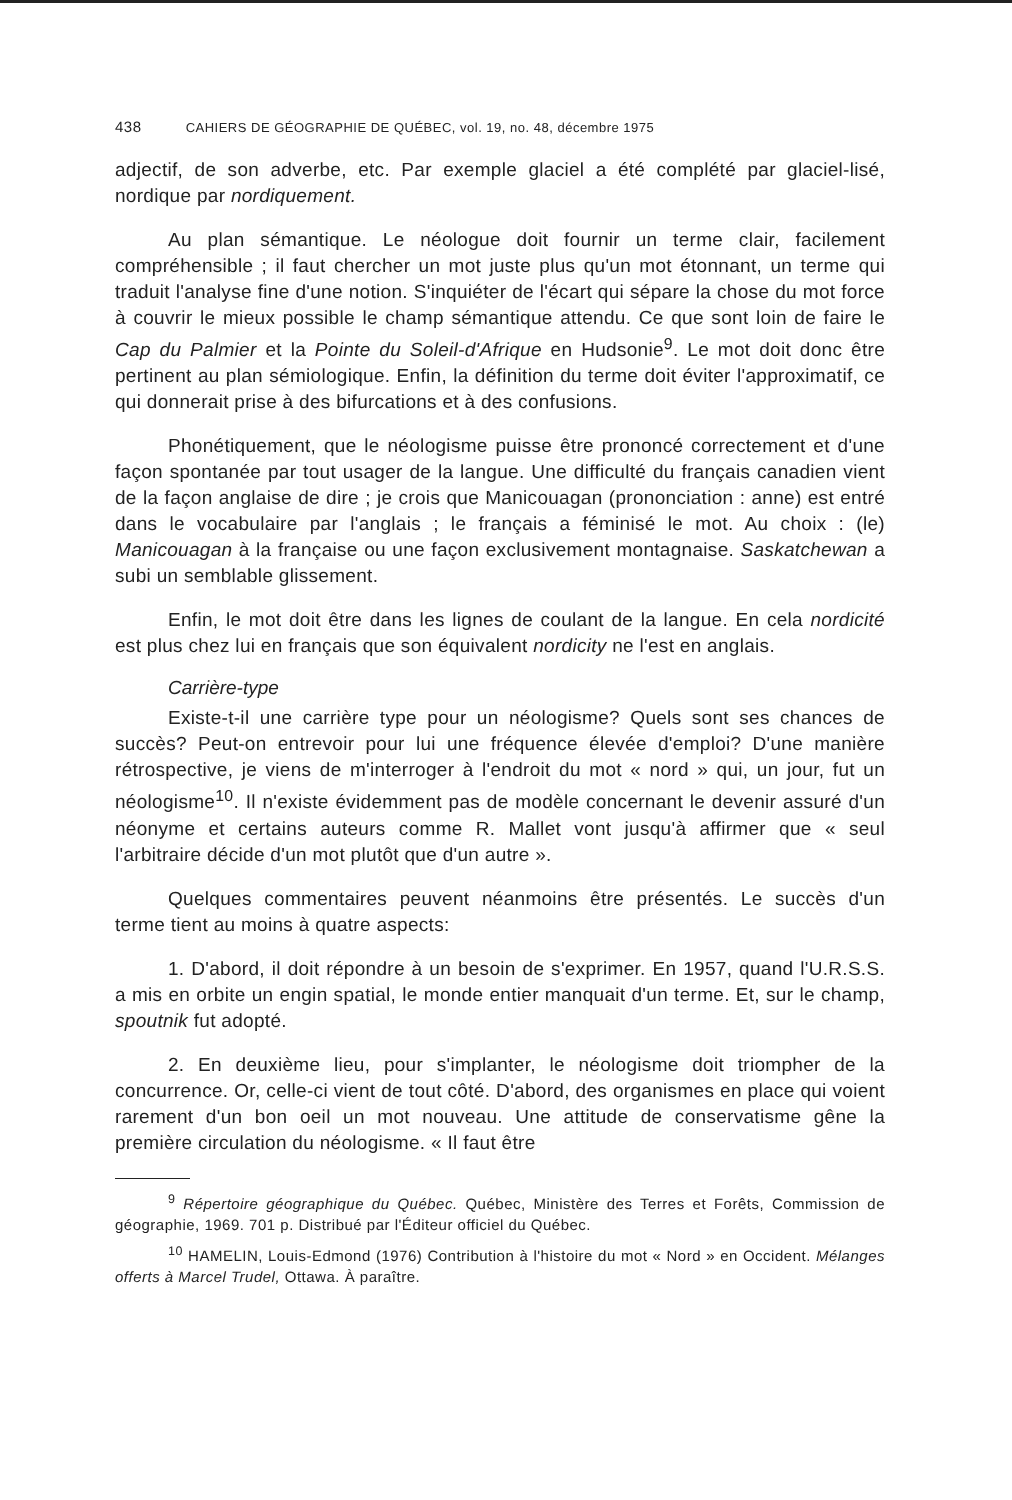438 CAHIERS DE GÉOGRAPHIE DE QUÉBEC, vol. 19, no. 48, décembre 1975
adjectif, de son adverbe, etc. Par exemple glaciel a été complété par glaciel-lisé, nordique par nordiquement.
Au plan sémantique. Le néologue doit fournir un terme clair, facilement compréhensible ; il faut chercher un mot juste plus qu'un mot étonnant, un terme qui traduit l'analyse fine d'une notion. S'inquiéter de l'écart qui sépare la chose du mot force à couvrir le mieux possible le champ sémantique attendu. Ce que sont loin de faire le Cap du Palmier et la Pointe du Soleil-d'Afrique en Hudsonie<sup>9</sup>. Le mot doit donc être pertinent au plan sémiologique. Enfin, la définition du terme doit éviter l'approximatif, ce qui donnerait prise à des bifurcations et à des confusions.
Phonétiquement, que le néologisme puisse être prononcé correctement et d'une façon spontanée par tout usager de la langue. Une difficulté du français canadien vient de la façon anglaise de dire ; je crois que Manicouagan (prononciation : anne) est entré dans le vocabulaire par l'anglais ; le français a féminisé le mot. Au choix : (le) Manicouagan à la française ou une façon exclusivement montagnaise. Saskatchewan a subi un semblable glissement.
Enfin, le mot doit être dans les lignes de coulant de la langue. En cela nordicité est plus chez lui en français que son équivalent nordicity ne l'est en anglais.
Carrière-type
Existe-t-il une carrière type pour un néologisme? Quels sont ses chances de succès? Peut-on entrevoir pour lui une fréquence élevée d'emploi? D'une manière rétrospective, je viens de m'interroger à l'endroit du mot « nord » qui, un jour, fut un néologisme<sup>10</sup>. Il n'existe évidemment pas de modèle concernant le devenir assuré d'un néonyme et certains auteurs comme R. Mallet vont jusqu'à affirmer que « seul l'arbitraire décide d'un mot plutôt que d'un autre ».
Quelques commentaires peuvent néanmoins être présentés. Le succès d'un terme tient au moins à quatre aspects:
1. D'abord, il doit répondre à un besoin de s'exprimer. En 1957, quand l'U.R.S.S. a mis en orbite un engin spatial, le monde entier manquait d'un terme. Et, sur le champ, spoutnik fut adopté.
2. En deuxième lieu, pour s'implanter, le néologisme doit triompher de la concurrence. Or, celle-ci vient de tout côté. D'abord, des organismes en place qui voient rarement d'un bon oeil un mot nouveau. Une attitude de conservatisme gêne la première circulation du néologisme. « Il faut être
<sup>9</sup> Répertoire géographique du Québec. Québec, Ministère des Terres et Forêts, Commission de géographie, 1969. 701 p. Distribué par l'Éditeur officiel du Québec.
<sup>10</sup> HAMELIN, Louis-Edmond (1976) Contribution à l'histoire du mot « Nord » en Occident. Mélanges offerts à Marcel Trudel, Ottawa. À paraître.